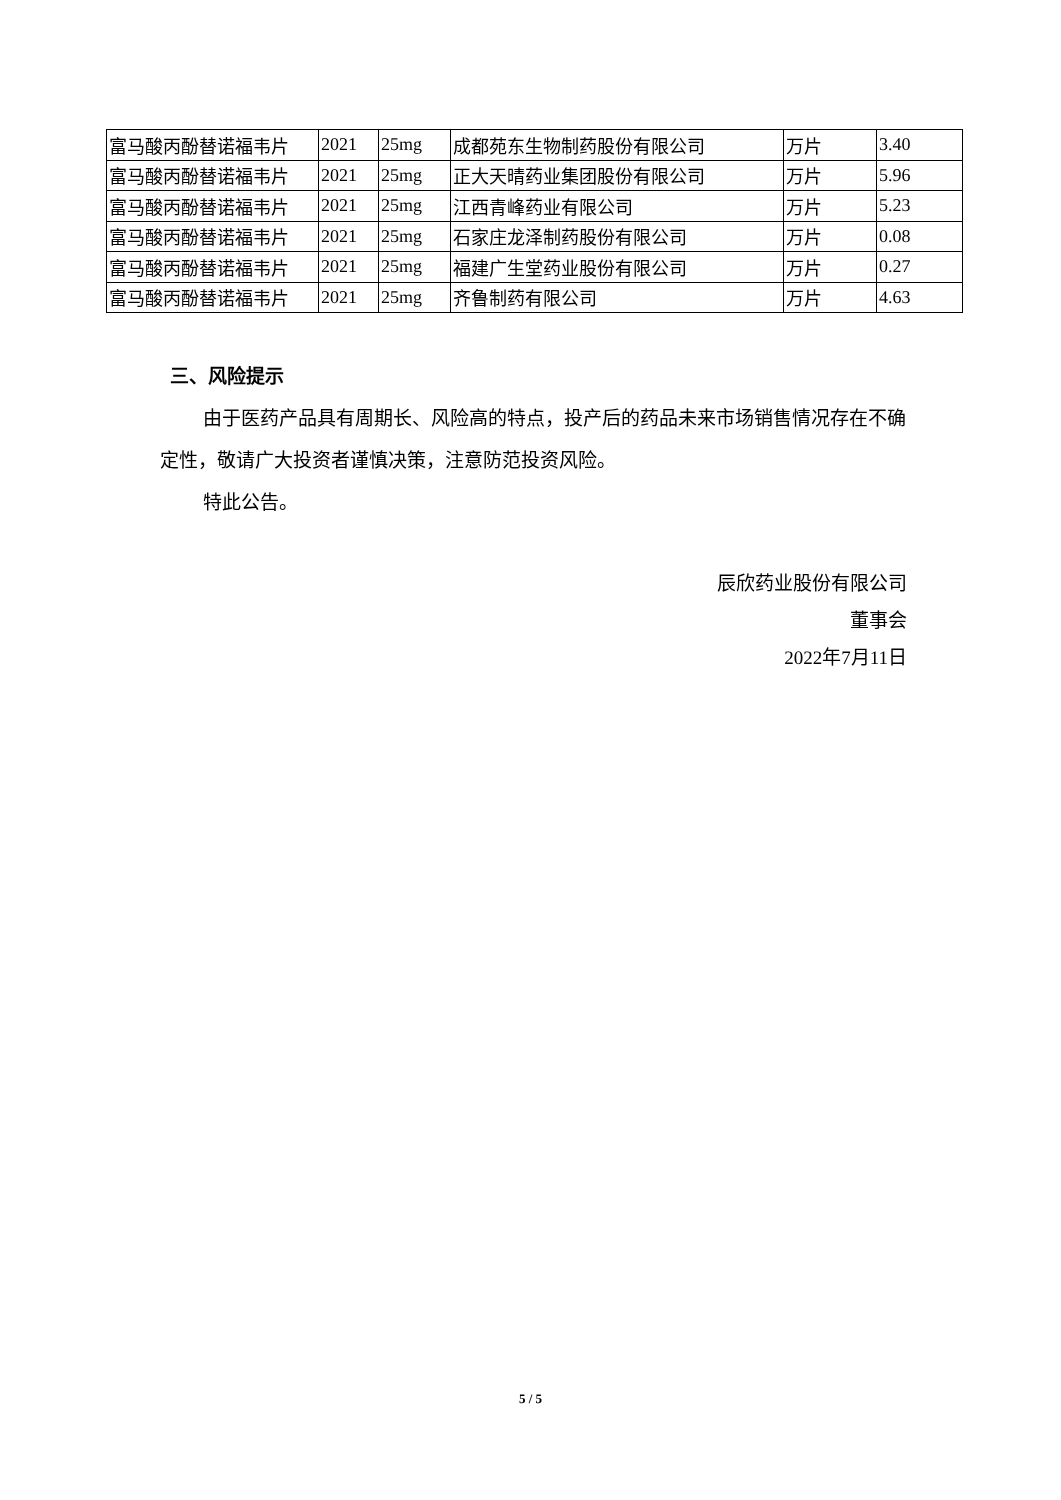| 富马酸丙酚替诺福韦片 | 2021 | 25mg | 成都苑东生物制药股份有限公司 | 万片 | 3.40 |
| 富马酸丙酚替诺福韦片 | 2021 | 25mg | 正大天晴药业集团股份有限公司 | 万片 | 5.96 |
| 富马酸丙酚替诺福韦片 | 2021 | 25mg | 江西青峰药业有限公司 | 万片 | 5.23 |
| 富马酸丙酚替诺福韦片 | 2021 | 25mg | 石家庄龙泽制药股份有限公司 | 万片 | 0.08 |
| 富马酸丙酚替诺福韦片 | 2021 | 25mg | 福建广生堂药业股份有限公司 | 万片 | 0.27 |
| 富马酸丙酚替诺福韦片 | 2021 | 25mg | 齐鲁制药有限公司 | 万片 | 4.63 |
三、风险提示
由于医药产品具有周期长、风险高的特点，投产后的药品未来市场销售情况存在不确定性，敬请广大投资者谨慎决策，注意防范投资风险。
特此公告。
辰欣药业股份有限公司
董事会
2022年7月11日
5 / 5